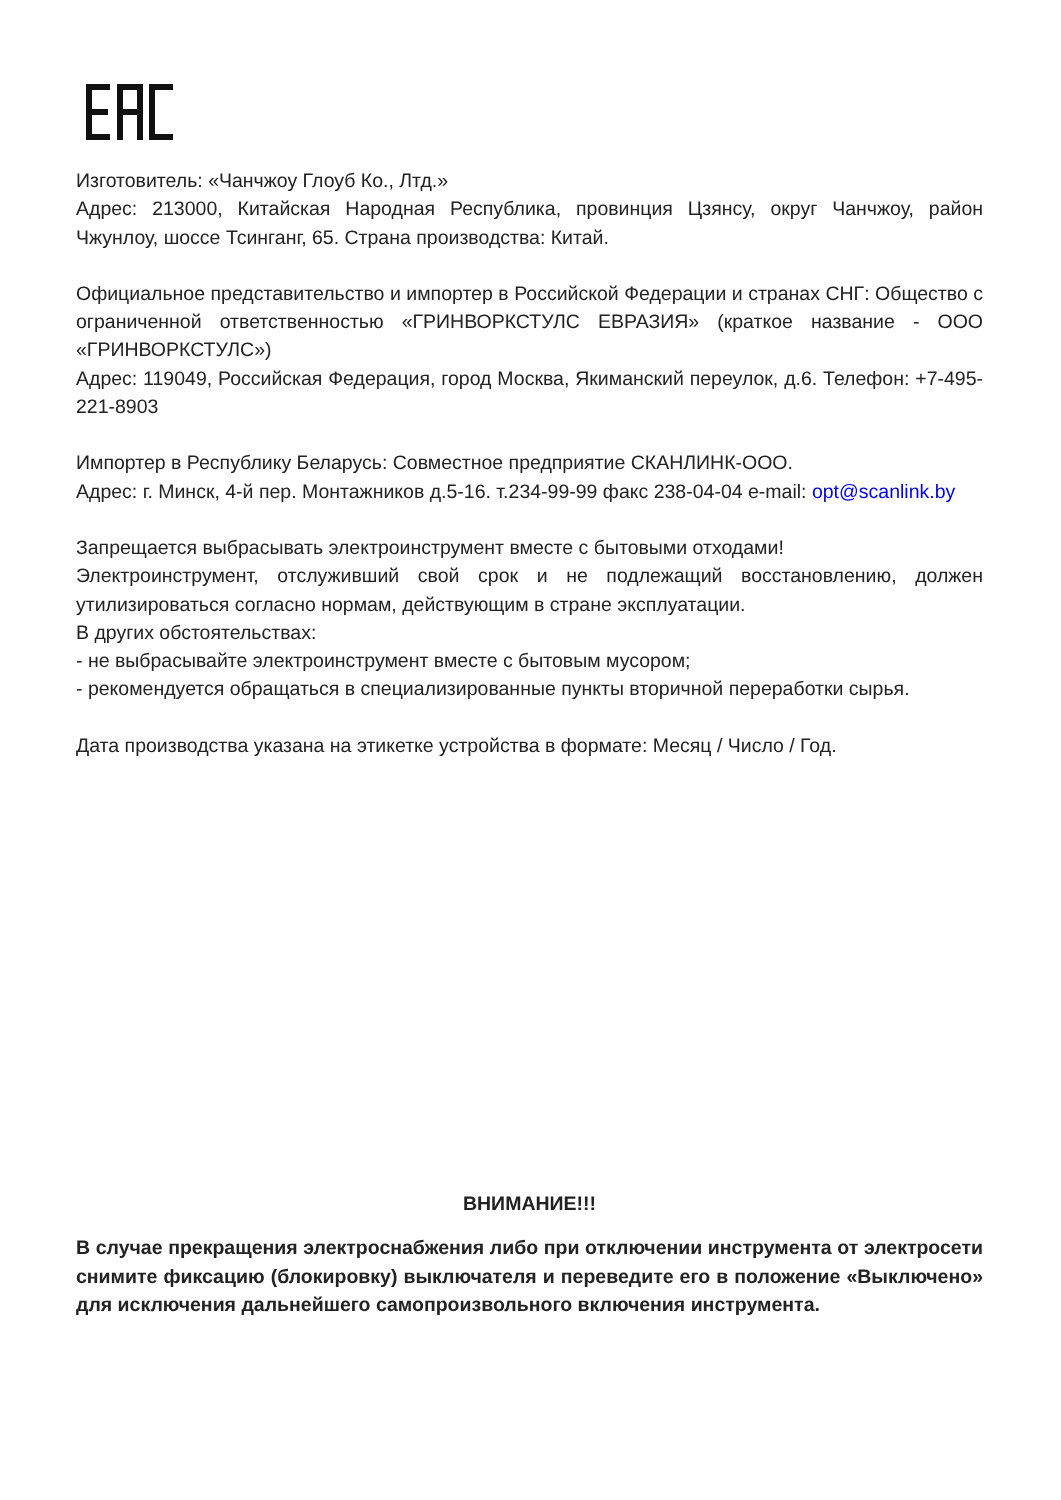Изготовитель: «Чанчжоу Глоуб Ко., Лтд.»
Адрес: 213000, Китайская Народная Республика, провинция Цзянсу, округ Чанчжоу, район Чжунлоу, шоссе Тсинганг, 65. Страна производства: Китай.
Официальное представительство и импортер в Российской Федерации и странах СНГ: Общество с ограниченной ответственностью «ГРИНВОРКСТУЛС ЕВРАЗИЯ» (краткое название - ООО «ГРИНВОРКСТУЛС»)
Адрес: 119049, Российская Федерация, город Москва, Якиманский переулок, д.6. Телефон: +7-495- 221-8903
Импортер в Республику Беларусь: Совместное предприятие СКАНЛИНК-ООО.
Адрес: г. Минск, 4-й пер. Монтажников д.5-16. т.234-99-99 факс 238-04-04 e-mail: opt@scanlink.by
Запрещается выбрасывать электроинструмент вместе с бытовыми отходами!
Электроинструмент, отслуживший свой срок и не подлежащий восстановлению, должен утилизироваться согласно нормам, действующим в стране эксплуатации.
В других обстоятельствах:
- не выбрасывайте электроинструмент вместе с бытовым мусором;
- рекомендуется обращаться в специализированные пункты вторичной переработки сырья.
Дата производства указана на этикетке устройства в формате: Месяц / Число / Год.
ВНИМАНИЕ!!!
В случае прекращения электроснабжения либо при отключении инструмента от электросети снимите фиксацию (блокировку) выключателя и переведите его в положение «Выключено» для исключения дальнейшего самопроизвольного включения инструмента.